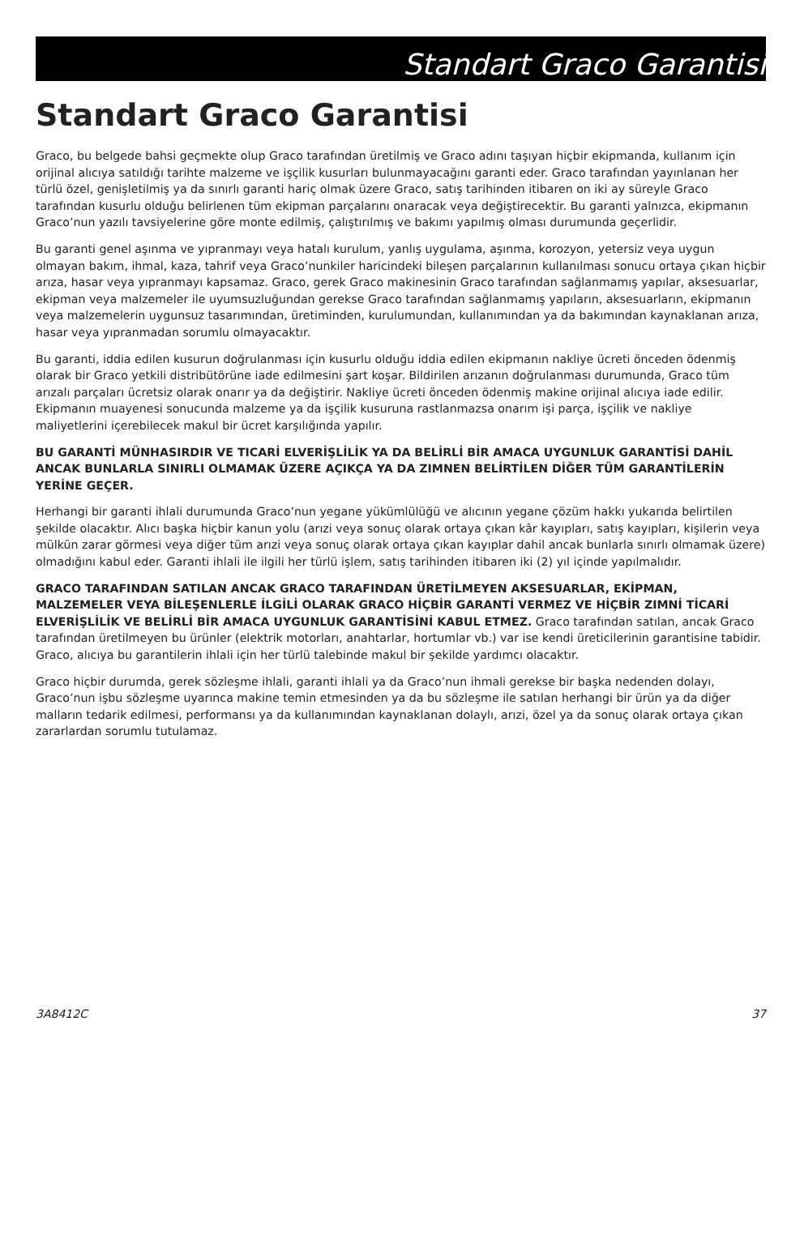Standart Graco Garantisi
Standart Graco Garantisi
Graco, bu belgede bahsi geçmekte olup Graco tarafından üretilmiş ve Graco adını taşıyan hiçbir ekipmanda, kullanım için orijinal alıcıya satıldığı tarihte malzeme ve işçilik kusurları bulunmayacağını garanti eder. Graco tarafından yayınlanan her türlü özel, genişletilmiş ya da sınırlı garanti hariç olmak üzere Graco, satış tarihinden itibaren on iki ay süreyle Graco tarafından kusurlu olduğu belirlenen tüm ekipman parçalarını onaracak veya değiştirecektir. Bu garanti yalnızca, ekipmanın Graco’nun yazılı tavsiyelerine göre monte edilmiş, çalıştırılmış ve bakımı yapılmış olması durumunda geçerlidir.
Bu garanti genel aşınma ve yıpranmayı veya hatalı kurulum, yanlış uygulama, aşınma, korozyon, yetersiz veya uygun olmayan bakım, ihmal, kaza, tahrif veya Graco’nunkiler haricindeki bileşen parçalarının kullanılması sonucu ortaya çıkan hiçbir arıza, hasar veya yıpranmayı kapsamaz. Graco, gerek Graco makinesinin Graco tarafından sağlanmamış yapılar, aksesuarlar, ekipman veya malzemeler ile uyumsuzluğundan gerekse Graco tarafından sağlanmamış yapıların, aksesuarların, ekipmanın veya malzemelerin uygunsuz tasarımından, üretiminden, kurulumundan, kullanımından ya da bakımından kaynaklanan arıza, hasar veya yıpranmadan sorumlu olmayacaktır.
Bu garanti, iddia edilen kusurun doğrulanması için kusurlu olduğu iddia edilen ekipmanın nakliye ücreti önceden ödenmiş olarak bir Graco yetkili distribütörüne iade edilmesini şart koşar. Bildirilen arızanın doğrulanması durumunda, Graco tüm arızalı parçaları ücretsiz olarak onarır ya da değiştirir. Nakliye ücreti önceden ödenmiş makine orijinal alıcıya iade edilir. Ekipmanın muayenesi sonucunda malzeme ya da işçilik kusuruna rastlanmazsa onarım işi parça, işçilik ve nakliye maliyetlerini içerebilecek makul bir ücret karşılığında yapılır.
BU GARANTİ MÜNHASIRDIR VE TICARİ ELVERİŞLİLİK YA DA BELİRLİ BİR AMACA UYGUNLUK GARANTİSİ DAHİL ANCAK BUNLARLA SINIRLI OLMAMAK ÜZERE AÇIKÇA YA DA ZIMNEN BELİRTİLEN DİĞER TÜM GARANTİLERİN YERİNE GEÇER.
Herhangi bir garanti ihlali durumunda Graco’nun yegane yükümlülüğü ve alıcının yegane çözüm hakkı yukarıda belirtilen şekilde olacaktır. Alıcı başka hiçbir kanun yolu (arızi veya sonuç olarak ortaya çıkan kâr kayıpları, satış kayıpları, kişilerin veya mülkün zarar görmesi veya diğer tüm arızi veya sonuç olarak ortaya çıkan kayıplar dahil ancak bunlarla sınırlı olmamak üzere) olmadığını kabul eder. Garanti ihlali ile ilgili her türlü işlem, satış tarihinden itibaren iki (2) yıl içinde yapılmalıdır.
GRACO TARAFINDAN SATILAN ANCAK GRACO TARAFINDAN ÜRETİLMEYEN AKSESUARLAR, EKİPMAN, MALZEMELER VEYA BİLEŞENLERLE İLGİLİ OLARAK GRACO HİÇBİR GARANTİ VERMEZ VE HİÇBİR ZIMNİ TİCARİ ELVERİŞLİLİK VE BELİRLİ BİR AMACA UYGUNLUK GARANTİSİNİ KABUL ETMEZ. Graco tarafından satılan, ancak Graco tarafından üretilmeyen bu ürünler (elektrik motorları, anahtarlar, hortumlar vb.) var ise kendi üreticilerinin garantisine tabidir. Graco, alıcıya bu garantilerin ihlali için her türlü talebinde makul bir şekilde yardımcı olacaktır.
Graco hiçbir durumda, gerek sözleşme ihlali, garanti ihlali ya da Graco’nun ihmali gerekse bir başka nedenden dolayı, Graco’nun işbu sözleşme uyarınca makine temin etmesinden ya da bu sözleşme ile satılan herhangi bir ürün ya da diğer malların tedarik edilmesi, performansı ya da kullanımından kaynaklanan dolaylı, arızi, özel ya da sonuç olarak ortaya çıkan zararlardan sorumlu tutulamaz.
3A8412C 37